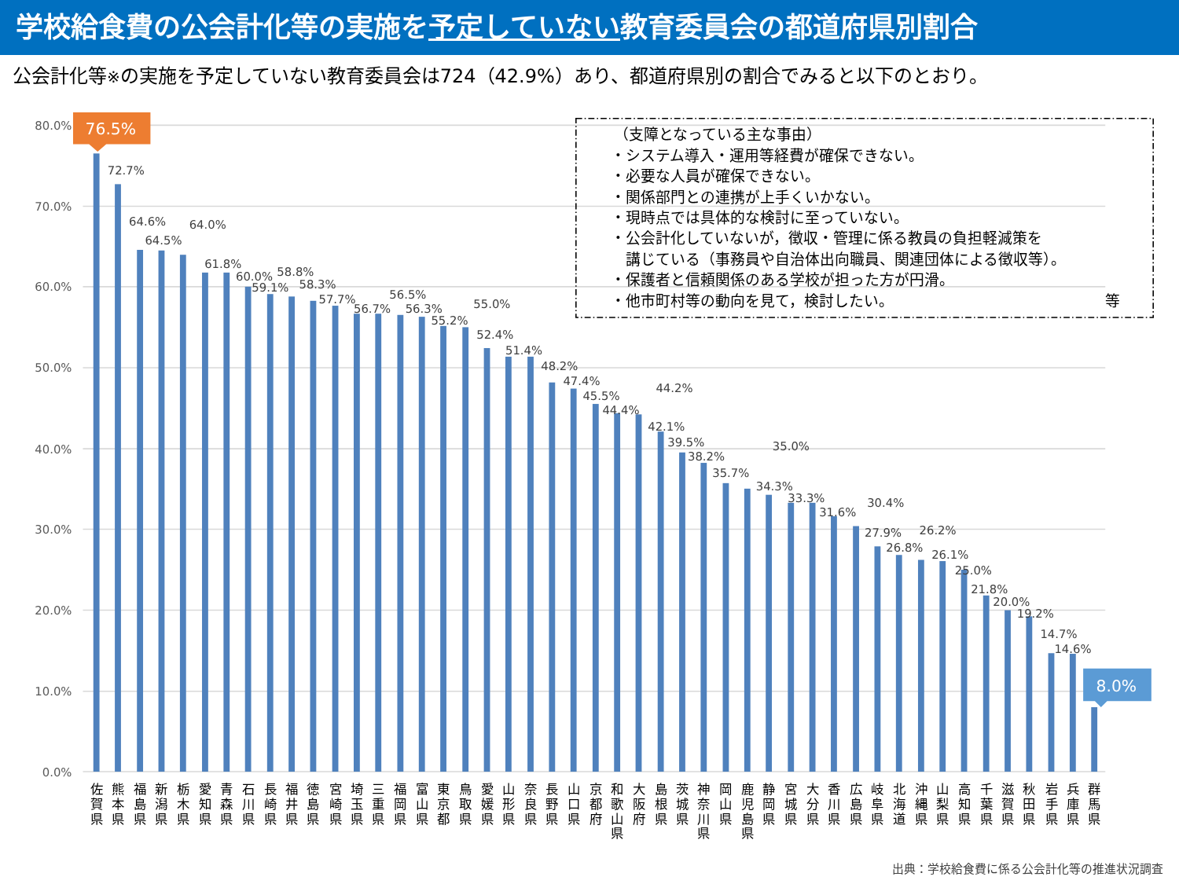学校給食費の公会計化等の実施を予定していない教育委員会の都道府県別割合
公会計化等※の実施を予定していない教育委員会は724（42.9%）あり、都道府県別の割合でみると以下のとおり。
80.0%
70.0%
60.0%
50.0%
40.0%
30.0%
20.0%
10.0%
0.0%
76.5%
72.7%
64.6%
64.5%
64.0%
61.8%
60.0%
59.1%
58.8%
58.3%
57.7%
56.7%
56.5%
56.3%
55.2%
55.0%
52.4%
51.4%
48.2%
47.4%
45.5%
44.4%
44.2%
42.1%
39.5%
38.2%
35.7%
35.0%
34.3%
33.3%
31.6%
30.4%
27.9%
26.8%
26.2%
26.1%
25.0%
21.8%
20.0%
19.2%
14.7%
14.6%
8.0%
（支障となっている主な事由）
・システム導入・運用等経費が確保できない。
・必要な人員が確保できない。
・関係部門との連携が上手くいかない。
・現時点では具体的な検討に至っていない。
・公会計化していないが，徴収・管理に係る教員の負担軽減策を
講じている（事務員や自治体出向職員、関連団体による徴収等）。
・保護者と信頼関係のある学校が担った方が円滑。
・他市町村等の動向を見て，検討したい。
等
佐 賀 県
熊 本 県
福 島 県
新 潟 県
栃 木 県
愛 知 県
青 森 県
石 川 県
長 崎 県
福 井 県
徳 島 県
宮 崎 県
埼 玉 県
三 重 県
福 岡 県
富 山 県
東 京 都
鳥 取 県
愛 媛 県
山 形 県
奈 良 県
長 野 県
山 口 県
京 都 府
和 歌 山 県
大 阪 府
島 根 県
茨 城 県
神 奈 川 県
岡 山 県
鹿 児 島 県
静 岡 県
宮 城 県
大 分 県
香 川 県
広 島 県
岐 阜 県
北 海 道
沖 縄 県
山 梨 県
高 知 県
千 葉 県
滋 賀 県
秋 田 県
岩 手 県
兵 庫 県
群 馬 県
出典：学校給食費に係る公会計化等の推進状況調査